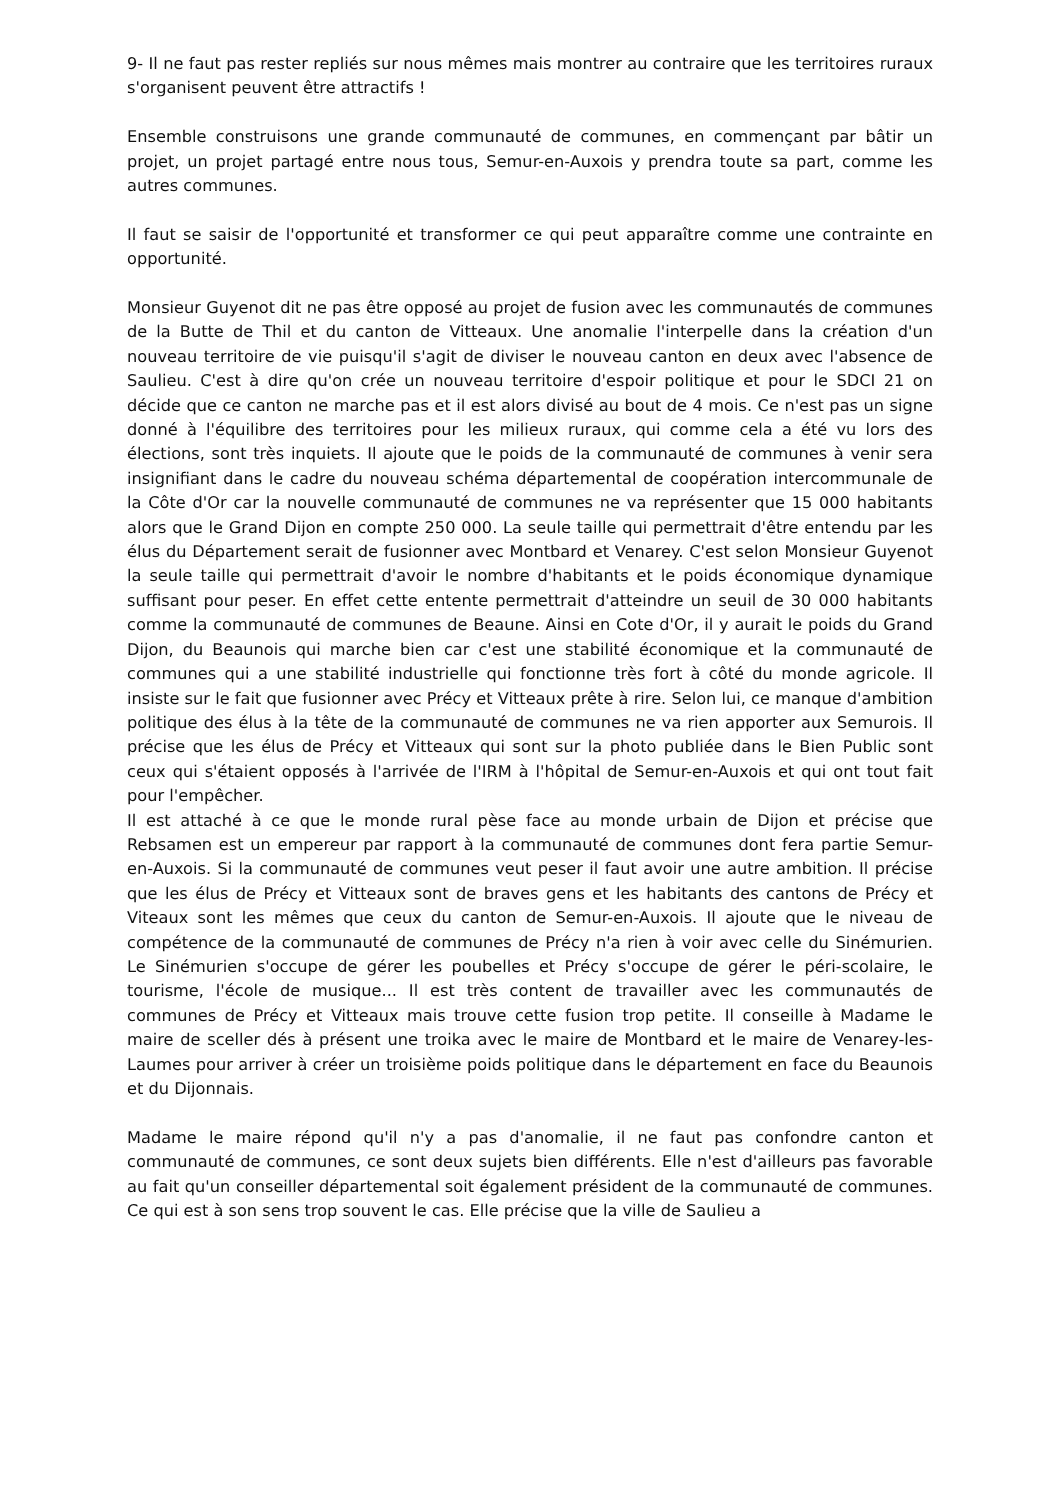9- Il ne faut pas rester repliés sur nous mêmes mais montrer au contraire que les territoires ruraux s'organisent peuvent être attractifs !
Ensemble construisons une grande communauté de communes, en commençant par bâtir un projet, un projet partagé entre nous tous, Semur-en-Auxois y prendra toute sa part, comme les autres communes.
Il faut se saisir de l'opportunité et transformer ce qui peut apparaître comme une contrainte en opportunité.
Monsieur Guyenot dit ne pas être opposé au projet de fusion avec les communautés de communes de la Butte de Thil et du canton de Vitteaux. Une anomalie l'interpelle dans la création d'un nouveau territoire de vie puisqu'il s'agit de diviser le nouveau canton en deux avec l'absence de Saulieu. C'est à dire qu'on crée un nouveau territoire d'espoir politique et pour le SDCI 21 on décide que ce canton ne marche pas et il est alors divisé au bout de 4 mois. Ce n'est pas un signe donné à l'équilibre des territoires pour les milieux ruraux, qui comme cela a été vu lors des élections, sont très inquiets. Il ajoute que le poids de la communauté de communes à venir sera insignifiant dans le cadre du nouveau schéma départemental de coopération intercommunale de la Côte d'Or car la nouvelle communauté de communes ne va représenter que 15 000 habitants alors que le Grand Dijon en compte 250 000. La seule taille qui permettrait d'être entendu par les élus du Département serait de fusionner avec Montbard et Venarey. C'est selon Monsieur Guyenot la seule taille qui permettrait d'avoir le nombre d'habitants et le poids économique dynamique suffisant pour peser. En effet cette entente permettrait d'atteindre un seuil de 30 000 habitants comme la communauté de communes de Beaune. Ainsi en Cote d'Or, il y aurait le poids du Grand Dijon, du Beaunois qui marche bien car c'est une stabilité économique et la communauté de communes qui a une stabilité industrielle qui fonctionne très fort à côté du monde agricole. Il insiste sur le fait que fusionner avec Précy et Vitteaux prête à rire. Selon lui, ce manque d'ambition politique des élus à la tête de la communauté de communes ne va rien apporter aux Semurois. Il précise que les élus de Précy et Vitteaux qui sont sur la photo publiée dans le Bien Public sont ceux qui s'étaient opposés à l'arrivée de l'IRM à l'hôpital de Semur-en-Auxois et qui ont tout fait pour l'empêcher.
Il est attaché à ce que le monde rural pèse face au monde urbain de Dijon et précise que Rebsamen est un empereur par rapport à la communauté de communes dont fera partie Semur-en-Auxois. Si la communauté de communes veut peser il faut avoir une autre ambition. Il précise que les élus de Précy et Vitteaux sont de braves gens et les habitants des cantons de Précy et Viteaux sont les mêmes que ceux du canton de Semur-en-Auxois. Il ajoute que le niveau de compétence de la communauté de communes de Précy n'a rien à voir avec celle du Sinémurien. Le Sinémurien s'occupe de gérer les poubelles et Précy s'occupe de gérer le péri-scolaire, le tourisme, l'école de musique... Il est très content de travailler avec les communautés de communes de Précy et Vitteaux mais trouve cette fusion trop petite. Il conseille à Madame le maire de sceller dés à présent une troika avec le maire de Montbard et le maire de Venarey-les-Laumes pour arriver à créer un troisième poids politique dans le département en face du Beaunois et du Dijonnais.
Madame le maire répond qu'il n'y a pas d'anomalie, il ne faut pas confondre canton et communauté de communes, ce sont deux sujets bien différents. Elle n'est d'ailleurs pas favorable au fait qu'un conseiller départemental soit également président de la communauté de communes. Ce qui est à son sens trop souvent le cas. Elle précise que la ville de Saulieu a